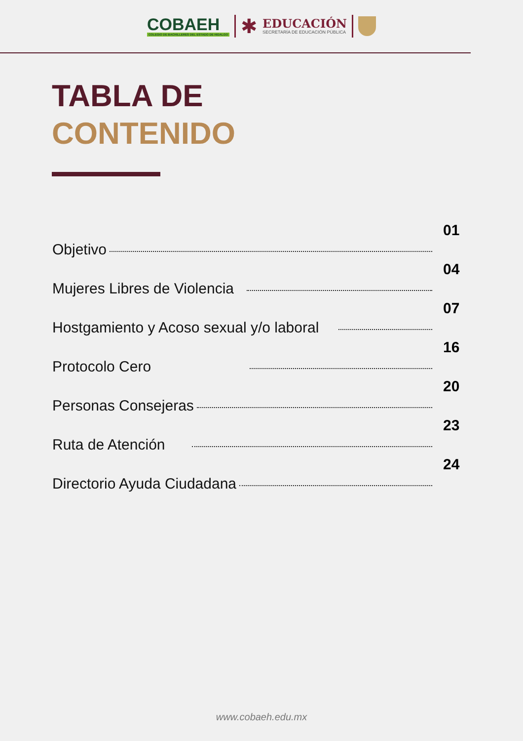COBAEH
COLEGIO DE BACHILLERES DEL ESTADO DE HIDALGO
✱
EDUCACIÓN
SECRETARÍA DE EDUCACIÓN PÚBLICA
TABLA DE
CONTENIDO
Objetivo 01
Mujeres Libres de Violencia 04
Hostgamiento y Acoso sexual y/o laboral 07
Protocolo Cero 16
Personas Consejeras 20
Ruta de Atención 23
Directorio Ayuda Ciudadana 24
www.cobaeh.edu.mx